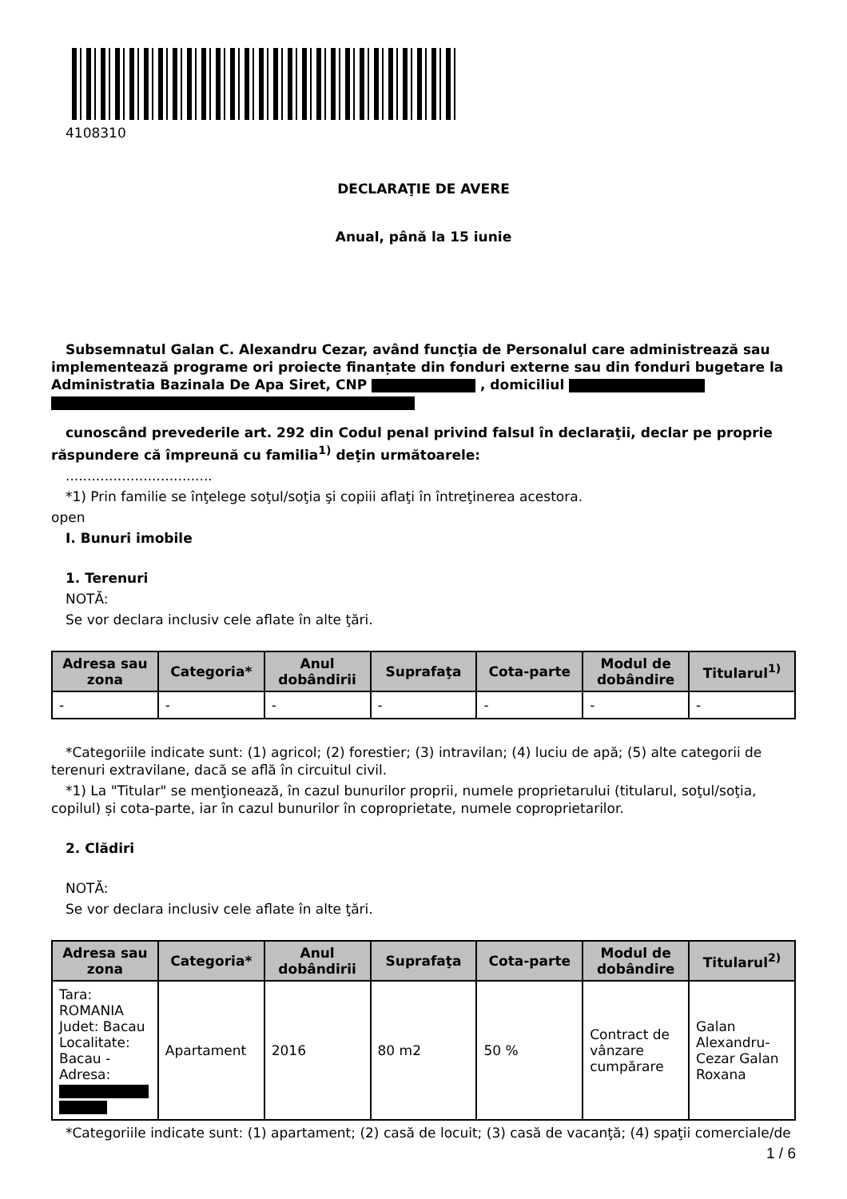4108310
DECLARAŢIE DE AVERE
Anual, până la 15 iunie
Subsemnatul Galan C. Alexandru Cezar, având funcţia de Personalul care administrează sau implementează programe ori proiecte finanțate din fonduri externe sau din fonduri bugetare la Administratia Bazinala De Apa Siret, CNP , domiciliul
cunoscând prevederile art. 292 din Codul penal privind falsul în declaraţii, declar pe proprie răspundere că împreună cu familia<sup>1)</sup> deţin următoarele:
..................................
*1) Prin familie se înţelege soţul/soţia şi copiii aflaţi în întreţinerea acestora.
open
I. Bunuri imobile
1. Terenuri
NOTĂ:
Se vor declara inclusiv cele aflate în alte ţări.
| Adresa sau zona | Categoria* | Anul dobândirii | Suprafaţa | Cota-parte | Modul de dobândire | Titularul<sup>1)</sup> |
| --- | --- | --- | --- | --- | --- | --- |
| - | - | - | - | - | - | - |
*Categoriile indicate sunt: (1) agricol; (2) forestier; (3) intravilan; (4) luciu de apă; (5) alte categorii de terenuri extravilane, dacă se află în circuitul civil.
*1) La "Titular" se menţionează, în cazul bunurilor proprii, numele proprietarului (titularul, soţul/soţia, copilul) și cota-parte, iar în cazul bunurilor în coproprietate, numele coproprietarilor.
2. Clădiri
NOTĂ:
Se vor declara inclusiv cele aflate în alte ţări.
| Adresa sau zona | Categoria* | Anul dobândirii | Suprafaţa | Cota-parte | Modul de dobândire | Titularul<sup>2)</sup> |
| --- | --- | --- | --- | --- | --- | --- |
| Tara: ROMANIA Judet: Bacau Localitate: Bacau - Adresa: | Apartament | 2016 | 80 m2 | 50 % | Contract de vânzare cumpărare | Galan Alexandru-Cezar Galan Roxana |
*Categoriile indicate sunt: (1) apartament; (2) casă de locuit; (3) casă de vacanţă; (4) spaţii comerciale/de
1 / 6